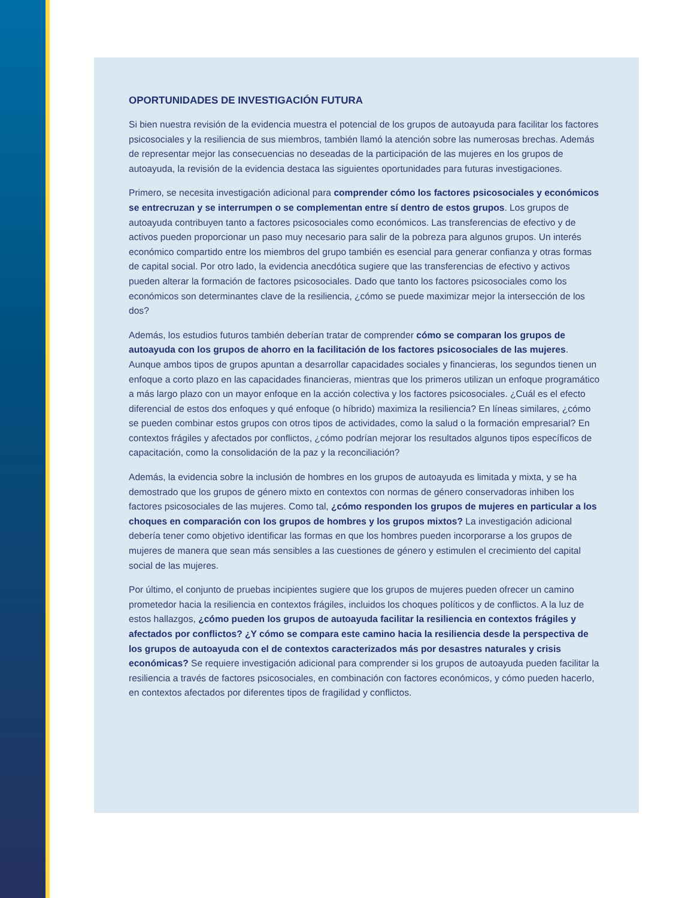OPORTUNIDADES DE INVESTIGACIÓN FUTURA
Si bien nuestra revisión de la evidencia muestra el potencial de los grupos de autoayuda para facilitar los factores psicosociales y la resiliencia de sus miembros, también llamó la atención sobre las numerosas brechas. Además de representar mejor las consecuencias no deseadas de la participación de las mujeres en los grupos de autoayuda, la revisión de la evidencia destaca las siguientes oportunidades para futuras investigaciones.
Primero, se necesita investigación adicional para comprender cómo los factores psicosociales y económicos se entrecruzan y se interrumpen o se complementan entre sí dentro de estos grupos. Los grupos de autoayuda contribuyen tanto a factores psicosociales como económicos. Las transferencias de efectivo y de activos pueden proporcionar un paso muy necesario para salir de la pobreza para algunos grupos. Un interés económico compartido entre los miembros del grupo también es esencial para generar confianza y otras formas de capital social. Por otro lado, la evidencia anecdótica sugiere que las transferencias de efectivo y activos pueden alterar la formación de factores psicosociales. Dado que tanto los factores psicosociales como los económicos son determinantes clave de la resiliencia, ¿cómo se puede maximizar mejor la intersección de los dos?
Además, los estudios futuros también deberían tratar de comprender cómo se comparan los grupos de autoayuda con los grupos de ahorro en la facilitación de los factores psicosociales de las mujeres. Aunque ambos tipos de grupos apuntan a desarrollar capacidades sociales y financieras, los segundos tienen un enfoque a corto plazo en las capacidades financieras, mientras que los primeros utilizan un enfoque programático a más largo plazo con un mayor enfoque en la acción colectiva y los factores psicosociales. ¿Cuál es el efecto diferencial de estos dos enfoques y qué enfoque (o híbrido) maximiza la resiliencia? En líneas similares, ¿cómo se pueden combinar estos grupos con otros tipos de actividades, como la salud o la formación empresarial? En contextos frágiles y afectados por conflictos, ¿cómo podrían mejorar los resultados algunos tipos específicos de capacitación, como la consolidación de la paz y la reconciliación?
Además, la evidencia sobre la inclusión de hombres en los grupos de autoayuda es limitada y mixta, y se ha demostrado que los grupos de género mixto en contextos con normas de género conservadoras inhiben los factores psicosociales de las mujeres. Como tal, ¿cómo responden los grupos de mujeres en particular a los choques en comparación con los grupos de hombres y los grupos mixtos? La investigación adicional debería tener como objetivo identificar las formas en que los hombres pueden incorporarse a los grupos de mujeres de manera que sean más sensibles a las cuestiones de género y estimulen el crecimiento del capital social de las mujeres.
Por último, el conjunto de pruebas incipientes sugiere que los grupos de mujeres pueden ofrecer un camino prometedor hacia la resiliencia en contextos frágiles, incluidos los choques políticos y de conflictos. A la luz de estos hallazgos, ¿cómo pueden los grupos de autoayuda facilitar la resiliencia en contextos frágiles y afectados por conflictos? ¿Y cómo se compara este camino hacia la resiliencia desde la perspectiva de los grupos de autoayuda con el de contextos caracterizados más por desastres naturales y crisis económicas? Se requiere investigación adicional para comprender si los grupos de autoayuda pueden facilitar la resiliencia a través de factores psicosociales, en combinación con factores económicos, y cómo pueden hacerlo, en contextos afectados por diferentes tipos de fragilidad y conflictos.